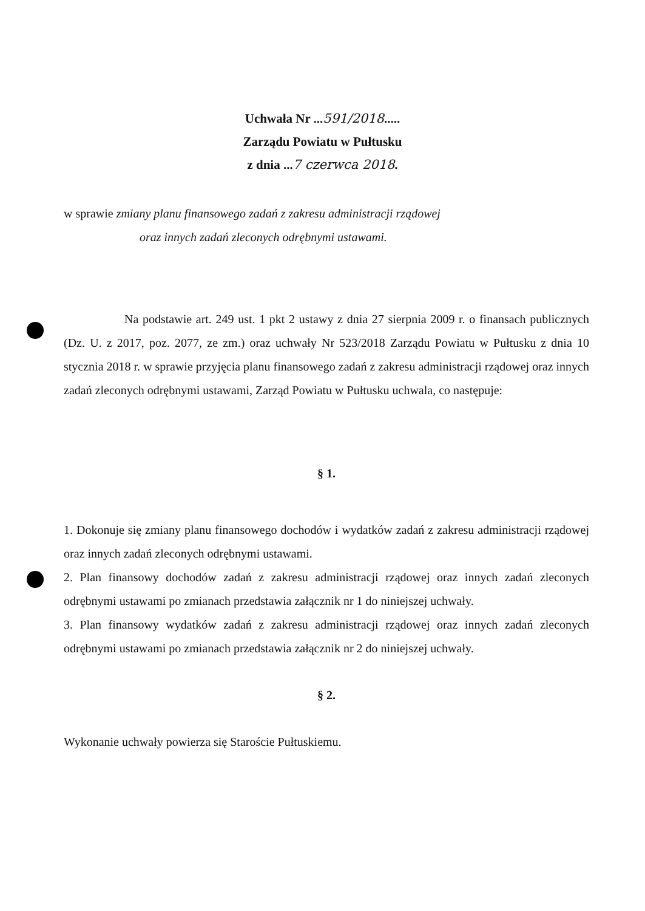Uchwała Nr ...591/2018.....
Zarządu Powiatu w Pułtusku
z dnia ...7 czerwca 2018.
w sprawie zmiany planu finansowego zadań z zakresu administracji rządowej
oraz innych zadań zleconych odrębnymi ustawami.
Na podstawie art. 249 ust. 1 pkt 2 ustawy z dnia 27 sierpnia 2009 r. o finansach publicznych (Dz. U. z 2017, poz. 2077, ze zm.) oraz uchwały Nr 523/2018 Zarządu Powiatu w Pułtusku z dnia 10 stycznia 2018 r. w sprawie przyjęcia planu finansowego zadań z zakresu administracji rządowej oraz innych zadań zleconych odrębnymi ustawami, Zarząd Powiatu w Pułtusku uchwala, co następuje:
§ 1.
1. Dokonuje się zmiany planu finansowego dochodów i wydatków zadań z zakresu administracji rządowej oraz innych zadań zleconych odrębnymi ustawami.
2. Plan finansowy dochodów zadań z zakresu administracji rządowej oraz innych zadań zleconych odrębnymi ustawami po zmianach przedstawia załącznik nr 1 do niniejszej uchwały.
3. Plan finansowy wydatków zadań z zakresu administracji rządowej oraz innych zadań zleconych odrębnymi ustawami po zmianach przedstawia załącznik nr 2 do niniejszej uchwały.
§ 2.
Wykonanie uchwały powierza się Staroście Pułtuskiemu.